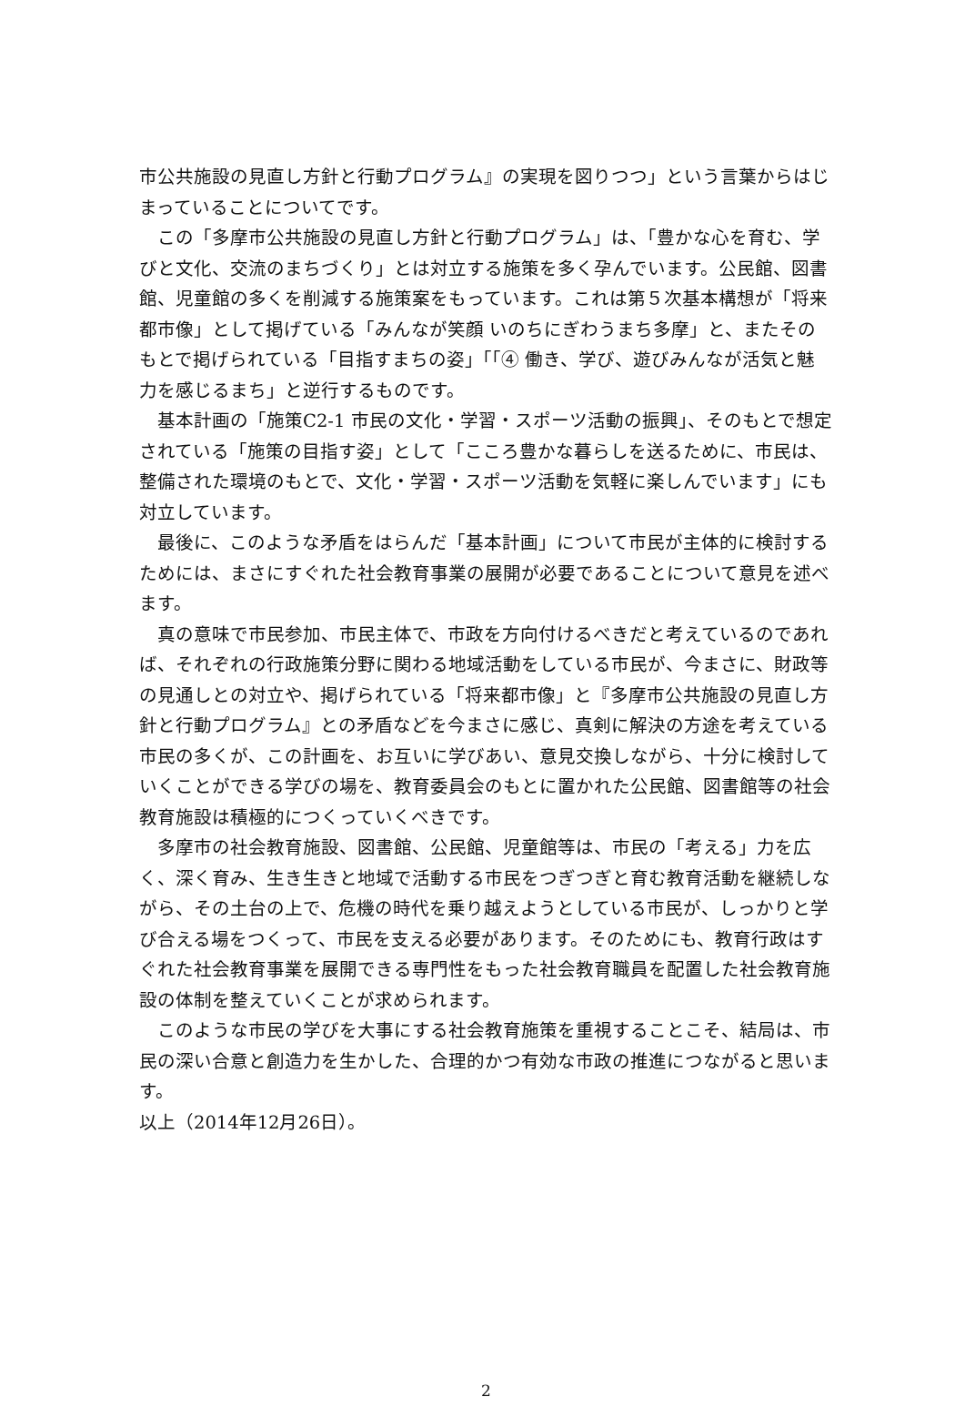市公共施設の見直し方針と行動プログラム』の実現を図りつつ」という言葉からはじまっていることについてです。
　この「多摩市公共施設の見直し方針と行動プログラム」は、「豊かな心を育む、学びと文化、交流のまちづくり」とは対立する施策を多く孕んでいます。公民館、図書館、児童館の多くを削減する施策案をもっています。これは第５次基本構想が「将来都市像」として掲げている「みんなが笑顔 いのちにぎわうまち多摩」と、またそのもとで掲げられている「目指すまちの姿」「「④ 働き、学び、遊びみんなが活気と魅力を感じるまち」と逆行するものです。
　基本計画の「施策C2-1 市民の文化・学習・スポーツ活動の振興」、そのもとで想定されている「施策の目指す姿」として「こころ豊かな暮らしを送るために、市民は、整備された環境のもとで、文化・学習・スポーツ活動を気軽に楽しんでいます」にも対立しています。
　最後に、このような矛盾をはらんだ「基本計画」について市民が主体的に検討するためには、まさにすぐれた社会教育事業の展開が必要であることについて意見を述べます。
　真の意味で市民参加、市民主体で、市政を方向付けるべきだと考えているのであれば、それぞれの行政施策分野に関わる地域活動をしている市民が、今まさに、財政等の見通しとの対立や、掲げられている「将来都市像」と『多摩市公共施設の見直し方針と行動プログラム』との矛盾などを今まさに感じ、真剣に解決の方途を考えている市民の多くが、この計画を、お互いに学びあい、意見交換しながら、十分に検討していくことができる学びの場を、教育委員会のもとに置かれた公民館、図書館等の社会教育施設は積極的につくっていくべきです。
　多摩市の社会教育施設、図書館、公民館、児童館等は、市民の「考える」力を広く、深く育み、生き生きと地域で活動する市民をつぎつぎと育む教育活動を継続しながら、その土台の上で、危機の時代を乗り越えようとしている市民が、しっかりと学び合える場をつくって、市民を支える必要があります。そのためにも、教育行政はすぐれた社会教育事業を展開できる専門性をもった社会教育職員を配置した社会教育施設の体制を整えていくことが求められます。
　このような市民の学びを大事にする社会教育施策を重視することこそ、結局は、市民の深い合意と創造力を生かした、合理的かつ有効な市政の推進につながると思います。
以上（2014年12月26日）。
2